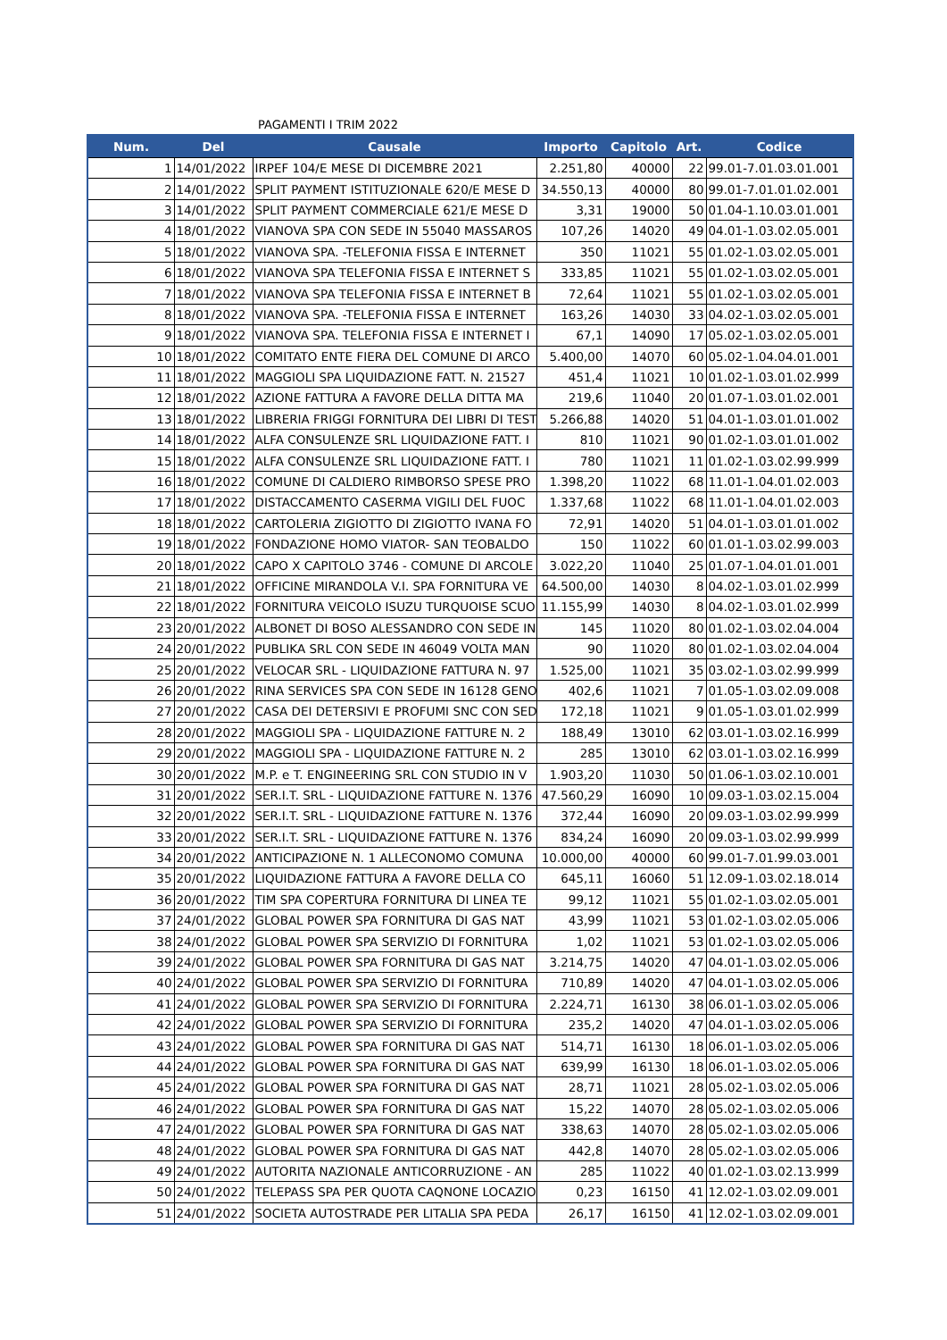PAGAMENTI I TRIM 2022
| Num. | Del | Causale | Importo | Capitolo | Art. | Codice |
| --- | --- | --- | --- | --- | --- | --- |
| 1 | 14/01/2022 | IRPEF 104/E MESE DI DICEMBRE 2021 | 2.251,80 | 40000 | 22 | 99.01-7.01.03.01.001 |
| 2 | 14/01/2022 | SPLIT PAYMENT ISTITUZIONALE 620/E MESE D | 34.550,13 | 40000 | 80 | 99.01-7.01.01.02.001 |
| 3 | 14/01/2022 | SPLIT PAYMENT COMMERCIALE 621/E MESE D | 3,31 | 19000 | 50 | 01.04-1.10.03.01.001 |
| 4 | 18/01/2022 | VIANOVA SPA CON SEDE IN 55040 MASSAROS | 107,26 | 14020 | 49 | 04.01-1.03.02.05.001 |
| 5 | 18/01/2022 | VIANOVA SPA. -TELEFONIA FISSA E INTERNET | 350 | 11021 | 55 | 01.02-1.03.02.05.001 |
| 6 | 18/01/2022 | VIANOVA SPA TELEFONIA FISSA E INTERNET S | 333,85 | 11021 | 55 | 01.02-1.03.02.05.001 |
| 7 | 18/01/2022 | VIANOVA SPA TELEFONIA FISSA E INTERNET B | 72,64 | 11021 | 55 | 01.02-1.03.02.05.001 |
| 8 | 18/01/2022 | VIANOVA SPA. -TELEFONIA FISSA E INTERNET | 163,26 | 14030 | 33 | 04.02-1.03.02.05.001 |
| 9 | 18/01/2022 | VIANOVA SPA. TELEFONIA FISSA E INTERNET I | 67,1 | 14090 | 17 | 05.02-1.03.02.05.001 |
| 10 | 18/01/2022 | COMITATO ENTE FIERA DEL COMUNE DI ARCO | 5.400,00 | 14070 | 60 | 05.02-1.04.04.01.001 |
| 11 | 18/01/2022 | MAGGIOLI SPA LIQUIDAZIONE FATT. N. 21527 | 451,4 | 11021 | 10 | 01.02-1.03.01.02.999 |
| 12 | 18/01/2022 | AZIONE FATTURA A FAVORE DELLA DITTA MA | 219,6 | 11040 | 20 | 01.07-1.03.01.02.001 |
| 13 | 18/01/2022 | LIBRERIA FRIGGI FORNITURA DEI LIBRI DI TEST | 5.266,88 | 14020 | 51 | 04.01-1.03.01.01.002 |
| 14 | 18/01/2022 | ALFA CONSULENZE SRL LIQUIDAZIONE FATT. I | 810 | 11021 | 90 | 01.02-1.03.01.01.002 |
| 15 | 18/01/2022 | ALFA CONSULENZE SRL LIQUIDAZIONE FATT. I | 780 | 11021 | 11 | 01.02-1.03.02.99.999 |
| 16 | 18/01/2022 | COMUNE DI CALDIERO RIMBORSO SPESE PRO | 1.398,20 | 11022 | 68 | 11.01-1.04.01.02.003 |
| 17 | 18/01/2022 | DISTACCAMENTO CASERMA VIGILI DEL FUOC | 1.337,68 | 11022 | 68 | 11.01-1.04.01.02.003 |
| 18 | 18/01/2022 | CARTOLERIA ZIGIOTTO DI ZIGIOTTO IVANA FO | 72,91 | 14020 | 51 | 04.01-1.03.01.01.002 |
| 19 | 18/01/2022 | FONDAZIONE HOMO VIATOR- SAN TEOBALDO | 150 | 11022 | 60 | 01.01-1.03.02.99.003 |
| 20 | 18/01/2022 | CAPO X CAPITOLO 3746 - COMUNE DI ARCOLE | 3.022,20 | 11040 | 25 | 01.07-1.04.01.01.001 |
| 21 | 18/01/2022 | OFFICINE MIRANDOLA V.I. SPA FORNITURA VE | 64.500,00 | 14030 | 8 | 04.02-1.03.01.02.999 |
| 22 | 18/01/2022 | FORNITURA VEICOLO ISUZU TURQUOISE SCUO | 11.155,99 | 14030 | 8 | 04.02-1.03.01.02.999 |
| 23 | 20/01/2022 | ALBONET DI BOSO ALESSANDRO CON SEDE IN | 145 | 11020 | 80 | 01.02-1.03.02.04.004 |
| 24 | 20/01/2022 | PUBLIKA SRL CON SEDE IN 46049 VOLTA MAN | 90 | 11020 | 80 | 01.02-1.03.02.04.004 |
| 25 | 20/01/2022 | VELOCAR SRL - LIQUIDAZIONE FATTURA N. 97 | 1.525,00 | 11021 | 35 | 03.02-1.03.02.99.999 |
| 26 | 20/01/2022 | RINA SERVICES SPA CON SEDE IN 16128 GENO | 402,6 | 11021 | 7 | 01.05-1.03.02.09.008 |
| 27 | 20/01/2022 | CASA DEI DETERSIVI E PROFUMI SNC CON SED | 172,18 | 11021 | 9 | 01.05-1.03.01.02.999 |
| 28 | 20/01/2022 | MAGGIOLI SPA - LIQUIDAZIONE FATTURE N. 2 | 188,49 | 13010 | 62 | 03.01-1.03.02.16.999 |
| 29 | 20/01/2022 | MAGGIOLI SPA - LIQUIDAZIONE FATTURE N. 2 | 285 | 13010 | 62 | 03.01-1.03.02.16.999 |
| 30 | 20/01/2022 | M.P. e T. ENGINEERING SRL CON STUDIO IN V | 1.903,20 | 11030 | 50 | 01.06-1.03.02.10.001 |
| 31 | 20/01/2022 | SER.I.T. SRL - LIQUIDAZIONE FATTURE N. 1376 | 47.560,29 | 16090 | 10 | 09.03-1.03.02.15.004 |
| 32 | 20/01/2022 | SER.I.T. SRL - LIQUIDAZIONE FATTURE N. 1376 | 372,44 | 16090 | 20 | 09.03-1.03.02.99.999 |
| 33 | 20/01/2022 | SER.I.T. SRL - LIQUIDAZIONE FATTURE N. 1376 | 834,24 | 16090 | 20 | 09.03-1.03.02.99.999 |
| 34 | 20/01/2022 | ANTICIPAZIONE N. 1 ALLECONOMO COMUNA | 10.000,00 | 40000 | 60 | 99.01-7.01.99.03.001 |
| 35 | 20/01/2022 | LIQUIDAZIONE FATTURA A FAVORE DELLA CO | 645,11 | 16060 | 51 | 12.09-1.03.02.18.014 |
| 36 | 20/01/2022 | TIM SPA COPERTURA FORNITURA DI LINEA TE | 99,12 | 11021 | 55 | 01.02-1.03.02.05.001 |
| 37 | 24/01/2022 | GLOBAL POWER SPA FORNITURA DI GAS NAT | 43,99 | 11021 | 53 | 01.02-1.03.02.05.006 |
| 38 | 24/01/2022 | GLOBAL POWER SPA SERVIZIO DI FORNITURA | 1,02 | 11021 | 53 | 01.02-1.03.02.05.006 |
| 39 | 24/01/2022 | GLOBAL POWER SPA FORNITURA DI GAS NAT | 3.214,75 | 14020 | 47 | 04.01-1.03.02.05.006 |
| 40 | 24/01/2022 | GLOBAL POWER SPA SERVIZIO DI FORNITURA | 710,89 | 14020 | 47 | 04.01-1.03.02.05.006 |
| 41 | 24/01/2022 | GLOBAL POWER SPA SERVIZIO DI FORNITURA | 2.224,71 | 16130 | 38 | 06.01-1.03.02.05.006 |
| 42 | 24/01/2022 | GLOBAL POWER SPA SERVIZIO DI FORNITURA | 235,2 | 14020 | 47 | 04.01-1.03.02.05.006 |
| 43 | 24/01/2022 | GLOBAL POWER SPA FORNITURA DI GAS NAT | 514,71 | 16130 | 18 | 06.01-1.03.02.05.006 |
| 44 | 24/01/2022 | GLOBAL POWER SPA FORNITURA DI GAS NAT | 639,99 | 16130 | 18 | 06.01-1.03.02.05.006 |
| 45 | 24/01/2022 | GLOBAL POWER SPA FORNITURA DI GAS NAT | 28,71 | 11021 | 28 | 05.02-1.03.02.05.006 |
| 46 | 24/01/2022 | GLOBAL POWER SPA FORNITURA DI GAS NAT | 15,22 | 14070 | 28 | 05.02-1.03.02.05.006 |
| 47 | 24/01/2022 | GLOBAL POWER SPA FORNITURA DI GAS NAT | 338,63 | 14070 | 28 | 05.02-1.03.02.05.006 |
| 48 | 24/01/2022 | GLOBAL POWER SPA FORNITURA DI GAS NAT | 442,8 | 14070 | 28 | 05.02-1.03.02.05.006 |
| 49 | 24/01/2022 | AUTORITA NAZIONALE ANTICORRUZIONE - AN | 285 | 11022 | 40 | 01.02-1.03.02.13.999 |
| 50 | 24/01/2022 | TELEPASS SPA PER QUOTA CAQNONE LOCAZIO | 0,23 | 16150 | 41 | 12.02-1.03.02.09.001 |
| 51 | 24/01/2022 | SOCIETA AUTOSTRADE PER LITALIA SPA PEDA | 26,17 | 16150 | 41 | 12.02-1.03.02.09.001 |